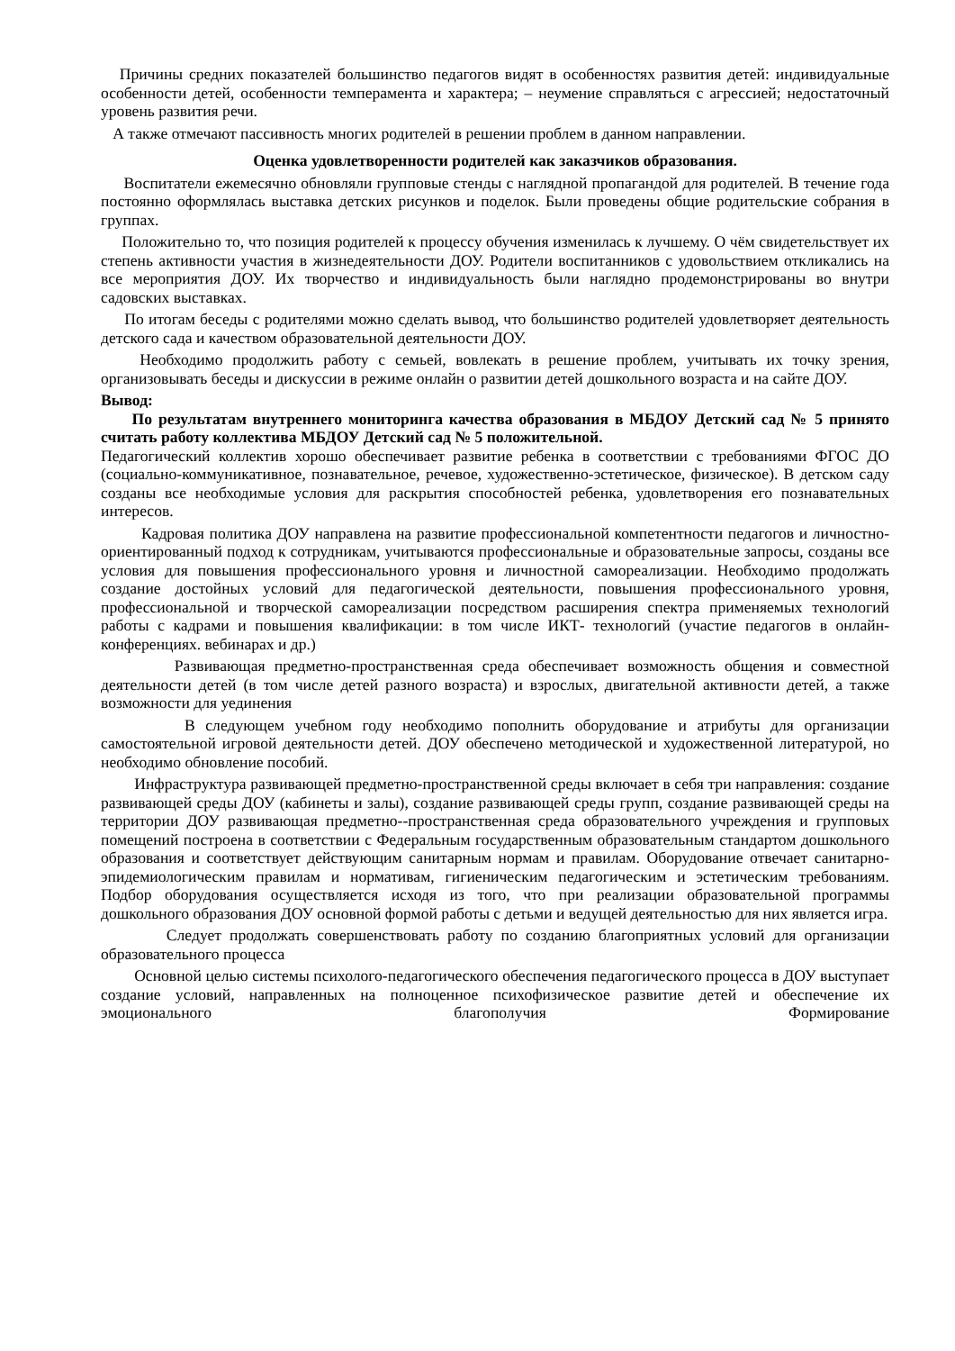Причины средних показателей большинство педагогов видят в особенностях развития детей: индивидуальные особенности детей, особенности темперамента и характера; – неумение справляться с агрессией; недостаточный уровень развития речи.
А также отмечают пассивность многих родителей в решении проблем в данном направлении.
Оценка удовлетворенности родителей как заказчиков образования.
Воспитатели ежемесячно обновляли групповые стенды с наглядной пропагандой для родителей. В течение года постоянно оформлялась выставка детских рисунков и поделок. Были проведены общие родительские собрания в группах.
Положительно то, что позиция родителей к процессу обучения изменилась к лучшему. О чём свидетельствует их степень активности участия в жизнедеятельности ДОУ. Родители воспитанников с удовольствием откликались на все мероприятия ДОУ. Их творчество и индивидуальность были наглядно продемонстрированы во внутри садовских выставках.
По итогам беседы с родителями можно сделать вывод, что большинство родителей удовлетворяет деятельность детского сада и качеством образовательной деятельности ДОУ.
Необходимо продолжить работу с семьей, вовлекать в решение проблем, учитывать их точку зрения, организовывать беседы и дискуссии в режиме онлайн о развитии детей дошкольного возраста и на сайте ДОУ.
Вывод:
По результатам внутреннего мониторинга качества образования в МБДОУ Детский сад № 5 принято считать работу коллектива МБДОУ Детский сад № 5 положительной.
Педагогический коллектив хорошо обеспечивает развитие ребенка в соответствии с требованиями ФГОС ДО (социально-коммуникативное, познавательное, речевое, художественно-эстетическое, физическое). В детском саду созданы все необходимые условия для раскрытия способностей ребенка, удовлетворения его познавательных интересов.
Кадровая политика ДОУ направлена на развитие профессиональной компетентности педагогов и личностно-ориентированный подход к сотрудникам, учитываются профессиональные и образовательные запросы, созданы все условия для повышения профессионального уровня и личностной самореализации. Необходимо продолжать создание достойных условий для педагогической деятельности, повышения профессионального уровня, профессиональной и творческой самореализации посредством расширения спектра применяемых технологий работы с кадрами и повышения квалификации: в том числе ИКТ- технологий (участие педагогов в онлайн- конференциях. вебинарах и др.)
Развивающая предметно-пространственная среда обеспечивает возможность общения и совместной деятельности детей (в том числе детей разного возраста) и взрослых, двигательной активности детей, а также возможности для уединения
В следующем учебном году необходимо пополнить оборудование и атрибуты для организации самостоятельной игровой деятельности детей. ДОУ обеспечено методической и художественной литературой, но необходимо обновление пособий.
Инфраструктура развивающей предметно-пространственной среды включает в себя три направления: создание развивающей среды ДОУ (кабинеты и залы), создание развивающей среды групп, создание развивающей среды на территории ДОУ развивающая предметно--пространственная среда образовательного учреждения и групповых помещений построена в соответствии с Федеральным государственным образовательным стандартом дошкольного образования и соответствует действующим санитарным нормам и правилам. Оборудование отвечает санитарно- эпидемиологическим правилам и нормативам, гигиеническим педагогическим и эстетическим требованиям. Подбор оборудования осуществляется исходя из того, что при реализации образовательной программы дошкольного образования ДОУ основной формой работы с детьми и ведущей деятельностью для них является игра.
Следует продолжать совершенствовать работу по созданию благоприятных условий для организации образовательного процесса
Основной целью системы психолого-педагогического обеспечения педагогического процесса в ДОУ выступает создание условий, направленных на полноценное психофизическое развитие детей и обеспечение их эмоционального благополучия Формирование